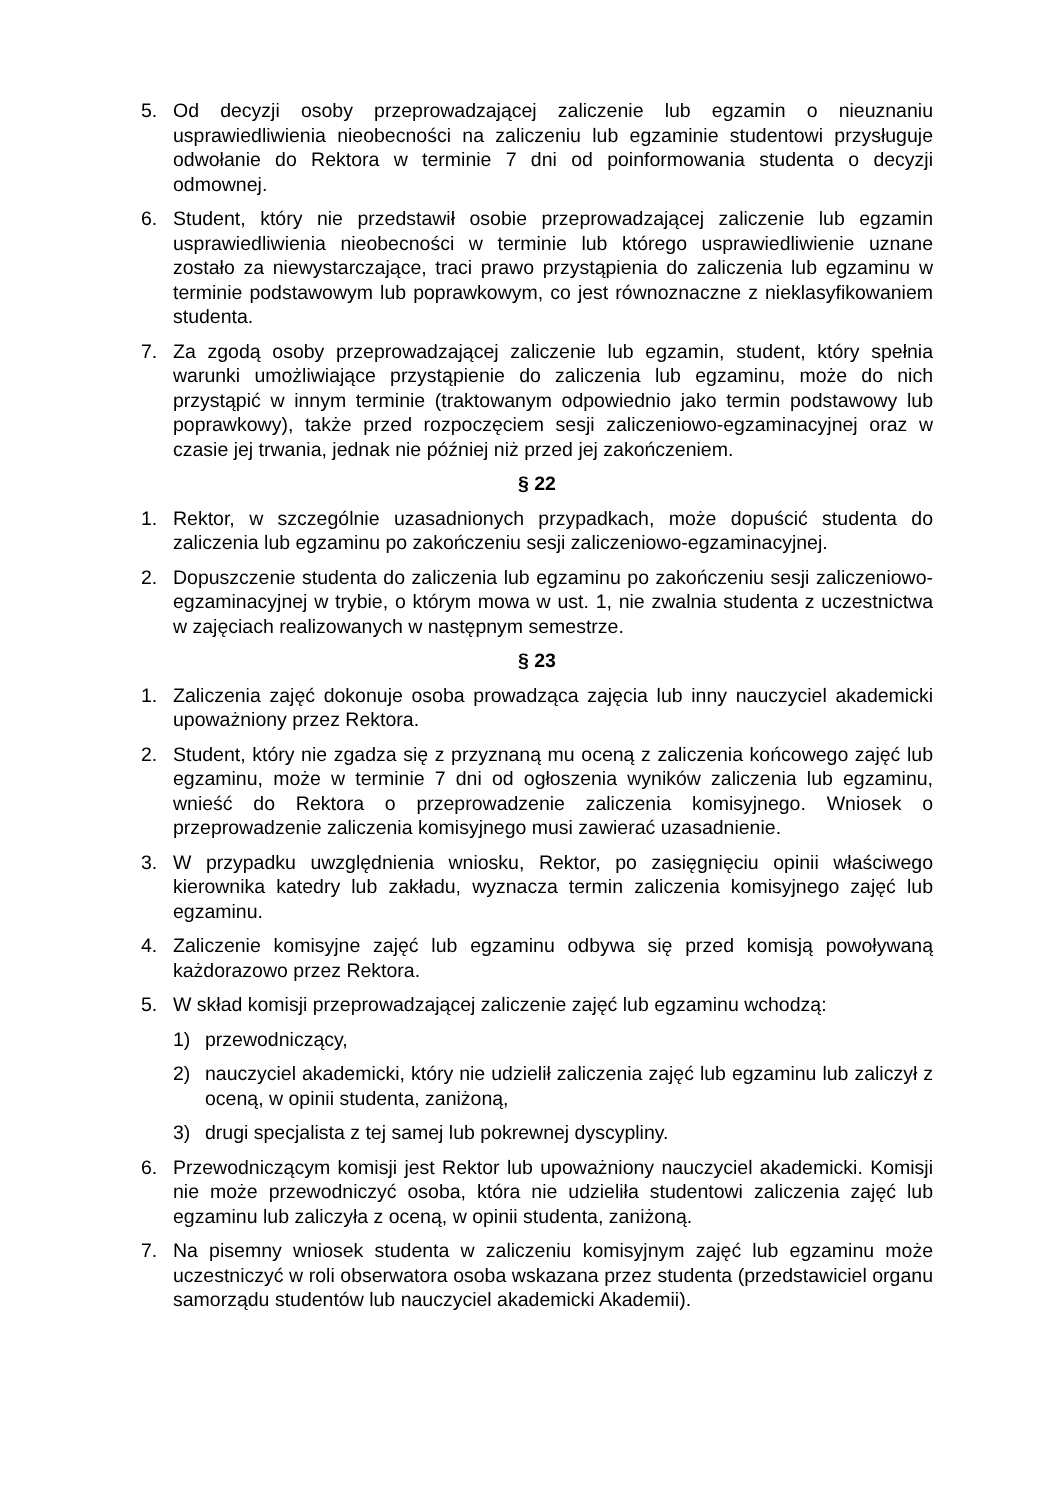5. Od decyzji osoby przeprowadzającej zaliczenie lub egzamin o nieuznaniu usprawiedliwienia nieobecności na zaliczeniu lub egzaminie studentowi przysługuje odwołanie do Rektora w terminie 7 dni od poinformowania studenta o decyzji odmownej.
6. Student, który nie przedstawił osobie przeprowadzającej zaliczenie lub egzamin usprawiedliwienia nieobecności w terminie lub którego usprawiedliwienie uznane zostało za niewystarczające, traci prawo przystąpienia do zaliczenia lub egzaminu w terminie podstawowym lub poprawkowym, co jest równoznaczne z nieklasyfikowaniem studenta.
7. Za zgodą osoby przeprowadzającej zaliczenie lub egzamin, student, który spełnia warunki umożliwiające przystąpienie do zaliczenia lub egzaminu, może do nich przystąpić w innym terminie (traktowanym odpowiednio jako termin podstawowy lub poprawkowy), także przed rozpoczęciem sesji zaliczeniowo-egzaminacyjnej oraz w czasie jej trwania, jednak nie później niż przed jej zakończeniem.
§ 22
1. Rektor, w szczególnie uzasadnionych przypadkach, może dopuścić studenta do zaliczenia lub egzaminu po zakończeniu sesji zaliczeniowo-egzaminacyjnej.
2. Dopuszczenie studenta do zaliczenia lub egzaminu po zakończeniu sesji zaliczeniowo-egzaminacyjnej w trybie, o którym mowa w ust. 1, nie zwalnia studenta z uczestnictwa w zajęciach realizowanych w następnym semestrze.
§ 23
1. Zaliczenia zajęć dokonuje osoba prowadząca zajęcia lub inny nauczyciel akademicki upoważniony przez Rektora.
2. Student, który nie zgadza się z przyznaną mu oceną z zaliczenia końcowego zajęć lub egzaminu, może w terminie 7 dni od ogłoszenia wyników zaliczenia lub egzaminu, wnieść do Rektora o przeprowadzenie zaliczenia komisyjnego. Wniosek o przeprowadzenie zaliczenia komisyjnego musi zawierać uzasadnienie.
3. W przypadku uwzględnienia wniosku, Rektor, po zasięgnięciu opinii właściwego kierownika katedry lub zakładu, wyznacza termin zaliczenia komisyjnego zajęć lub egzaminu.
4. Zaliczenie komisyjne zajęć lub egzaminu odbywa się przed komisją powoływaną każdorazowo przez Rektora.
5. W skład komisji przeprowadzającej zaliczenie zajęć lub egzaminu wchodzą:
1) przewodniczący,
2) nauczyciel akademicki, który nie udzielił zaliczenia zajęć lub egzaminu lub zaliczył z oceną, w opinii studenta, zaniżoną,
3) drugi specjalista z tej samej lub pokrewnej dyscypliny.
6. Przewodniczącym komisji jest Rektor lub upoważniony nauczyciel akademicki. Komisji nie może przewodniczyć osoba, która nie udzieliła studentowi zaliczenia zajęć lub egzaminu lub zaliczyła z oceną, w opinii studenta, zaniżoną.
7. Na pisemny wniosek studenta w zaliczeniu komisyjnym zajęć lub egzaminu może uczestniczyć w roli obserwatora osoba wskazana przez studenta (przedstawiciel organu samorządu studentów lub nauczyciel akademicki Akademii).